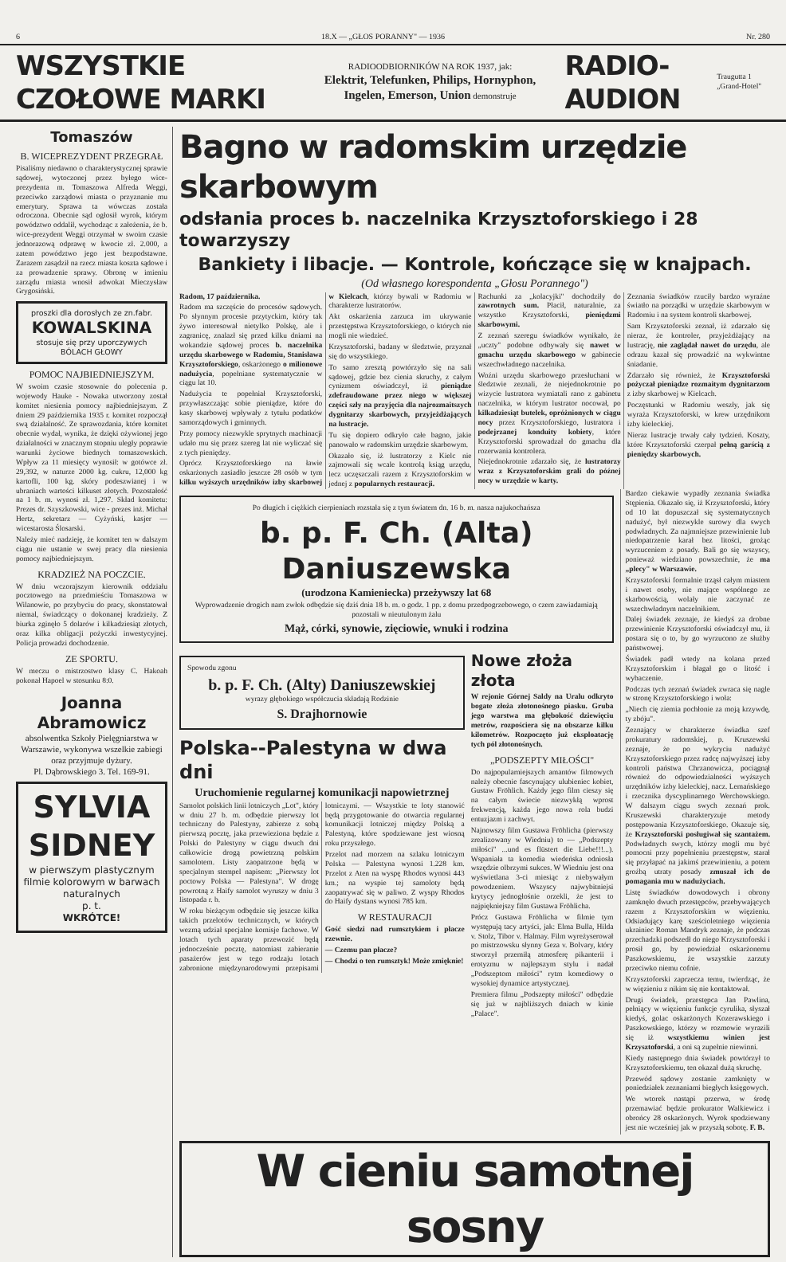6 18.X — „GŁOS PORANNY" — 1936 Nr. 280
WSZYSTKIE CZOŁOWE MARKI RADIOODBIORNIKÓW NA ROK 1937, jak:
Elektrit, Telefunken, Philips, Hornyphon, Ingelen, Emerson, Union demonstruje RADIO-AUDION Traugutta 1 „Grand-Hotel"
Tomaszów
B. WICEPREZYDENT PRZEGRAŁ
Pisaliśmy niedawno o charakterystycznej sprawie sądowej, wytoczonej przez byłego wice-prezydenta m. Tomaszowa Alfreda Weggi, przeciwko zarządowi miasta o przyznanie mu emerytury. Sprawa ta wówczas została odroczona. Obecnie sąd ogłosił wyrok, którym powództwo oddalił, wychodząc z założenia, że b. wice-prezydent Weggi otrzymał w swoim czasie jednorazową odprawę w kwocie zł. 2.000, a zatem powództwo jego jest bezpodstawne. Zarazem zasądził na rzecz miasta koszta sądowe i za prowadzenie sprawy. Obronę w imieniu zarządu miasta wnosił adwokat Mieczysław Grygosiński.
proszki dla dorosłych ze zn.fabr.
KOWALSKINA
stosuje się przy uporczywych BÓLACH GŁOWY
POMOC NAJBIEDNIEJSZYM.
W swoim czasie stosownie do polecenia p. wojewody Hauke - Nowaka utworzony został komitet niesienia pomocy najbiedniejszym. Z dniem 29 października 1935 r. komitet rozpoczął swą działalność. Ze sprawozdania, które komitet obecnie wydał, wynika, że dzięki ożywionej jego działalności w znacznym stopniu uległy poprawie warunki życiowe biednych tomaszowskich. Wpływ za 11 miesięcy wynosił: w gotówce zł. 29,392, w naturze 2000 kg. cukru, 12,000 kg kartofli, 100 kg. skóry podeszwianej i w ubraniach wartości kilkuset złotych. Pozostałość na 1 b. m. wynosi zł. 1,297. Skład komitetu: Prezes dr. Szyszkowski, wice - prezes inż. Michał Hertz, sekretarz — Cyżyński, kasjer — wicestarosta Ślosarski.
Należy mieć nadzieję, że komitet ten w dalszym ciągu nie ustanie w swej pracy dla niesienia pomocy najbiedniejszym.
KRADZIEŻ NA POCZCIE.
W dniu wczorajszym kierownik oddziału pocztowego na przedmieściu Tomaszowa w Wilanowie, po przybyciu do pracy, skonstatował niemal, świadczący o dokonanej kradzieży. Z biurka zginęło 5 dolarów i kilkadziesiąt złotych, oraz kilka obligacji pożyczki inwestycyjnej. Policja prowadzi dochodzenie.
ZE SPORTU.
W meczu o mistrzostwo klasy C. Hakoah pokonał Hapoel w stosunku 8:0.
Joanna Abramowicz
absolwentka Szkoły Pielęgniarstwa w Warszawie, wykonywa wszelkie zabiegi oraz przyjmuje dyżury.
Pl. Dąbrowskiego 3. Tel. 169-91.
SYLVIA SIDNEY
w pierwszym plastycznym filmie kolorowym w barwach naturalnych
p. t.
WKRÓTCE!
Bagno w radomskim urzędzie skarbowym
odsłania proces b. naczelnika Krzysztoforskiego i 28 towarzyszy
Bankiety i libacje. — Kontrole, kończące się w knajpach.
(Od własnego korespondenta „Głosu Porannego")
Radom, 17 października.
Radom ma szczęście do procesów sądowych. Po słynnym procesie przytyckim, który tak żywo interesował nietylko Polskę, ale i zagranicę, znalazł się przed kilku dniami na wokandzie sądowej proces b. naczelnika urzędu skarbowego w Radomiu, Stanisława Krzysztoforskiego, oskarżonego o milionowe nadużycia, popełniane systematycznie w ciągu lat 10.
Nadużycia te popełniał Krzysztoforski, przywłaszczając sobie pieniądze, które do kasy skarbowej wpływały z tytułu podatków samorządowych i gminnych.
Przy pomocy niezwykle sprytnych machinacji udało mu się przez szereg lat nie wyliczać się z tych pieniędzy.
Oprócz Krzysztoforskiego na ławie oskarżonych zasiadło jeszcze 28 osób w tym kilku wyższych urzędników izby skarbowej w Kielcach, którzy bywali w Radomiu w charakterze lustratorów.
Akt oskarżenia zarzuca im ukrywanie przestępstwa Krzysztoforskiego, o których nie mogli nie wiedzieć.
Krzysztoforski, badany w śledztwie, przyznał się do wszystkiego.
To samo zresztą powtórzyło się na sali sądowej, gdzie bez cienia skruchy, z całym cynizmem oświadczył, iż pieniądze zdefraudowane przez niego w większej części szły na przyjęcia dla najrozmaitszych dygnitarzy skarbowych, przyjeżdżających na lustracje.
Tu się dopiero odkryło całe bagno, jakie panowało w radomskim urzędzie skarbowym.
Okazało się, iż lustratorzy z Kielc nie zajmowali się wcale kontrolą ksiąg urzędu, lecz uczęszczali razem z Krzysztoforskim w jednej z popularnych restauracji.
Rachunki za „kolacyjki" dochodziły do zawrotnych sum. Płacił, naturalnie, za wszystko Krzysztoforski, pieniędzmi skarbowymi.
Z zeznań szeregu świadków wynikało, że „uczty" podobne odbywały się nawet w gmachu urzędu skarbowego w gabinecie wszechwładnego naczelnika.
Woźni urzędu skarbowego przesłuchani w śledztwie zeznali, że niejednokrotnie po wizycie lustratora wymiatali rano z gabinetu naczelnika, w którym lustrator nocował, po kilkadziesiąt butelek, opróżnionych w ciągu nocy przez Krzysztoforskiego, lustratora i podejrzanej konduity kobiety, które Krzysztoforski sprowadzał do gmachu dla rozerwania kontrolera.
Niejednokrotnie zdarzało się, że lustratorzy wraz z Krzysztoforskim grali do późnej nocy w urzędzie w karty.
Zeznania świadków rzuciły bardzo wyraźne światło na porządki w urzędzie skarbowym w Radomiu i na system kontroli skarbowej.
Sam Krzysztoforski zeznał, iż zdarzało się nieraz, że kontroler, przyjeżdżający na lustrację, nie zaglądał nawet do urzędu, ale odrazu kazał się prowadzić na wykwintne śniadanie.
Zdarzało się również, że Krzysztoforski pożyczał pieniądze rozmaitym dygnitarzom z izby skarbowej w Kielcach.
Poczęstunki w Radomiu weszły, jak się wyraża Krzysztoforski, w krew urzędnikom izby kieleckiej.
Nieraz lustracje trwały cały tydzień. Koszty, które Krzysztoforski czerpał pełną garścią z pieniędzy skarbowych.
Po długich i ciężkich cierpieniach rozstała się z tym światem dn. 16 b. m. nasza najukochańsza
b. p. F. Ch. (Alta) Daniuszewska
(urodzona Kamieniecka) przeżywszy lat 68
Wyprowadzenie drogich nam zwłok odbędzie się dziś dnia 18 b. m. o godz. 1 pp. z domu przedpogrzebowego, o czem zawiadamiają pozostali w nieutulonym żalu
Mąż, córki, synowie, zięciowie, wnuki i rodzina
Spowodu zgonu
b. p. F. Ch. (Alty) Daniuszewskiej
wyrazy głębokiego współczucia składają Rodzinie
S. Drajhornowie
Polska--Palestyna w dwa dni
Uruchomienie regularnej komunikacji napowietrznej
Samolot polskich linii lotniczych „Lot", który w dniu 27 b. m. odbędzie pierwszy lot techniczny do Palestyny, zabierze z sobą pierwszą pocztę, jaka przewieziona będzie z Polski do Palestyny w ciągu dwuch dni całkowicie drogą powietrzną polskim samolotem. Listy zaopatrzone będą w specjalnym stempel napisem: „Pierwszy lot poctowy Polska — Palestyna". W drogę powrotną z Haify samolot wyruszy w dniu 3 listopada r. b.
W roku bieżącym odbędzie się jeszcze kilka takich przelotów technicznych, w których wezmą udział specjalne komisje fachowe. W lotach tych aparaty przewozić będą jednocześnie pocztę, natomiast zabieranie pasażerów jest w tego rodzaju lotach zabronione międzynarodowymi przepisami lotniczymi. — Wszystkie te loty stanowić będą przygotowanie do otwarcia regularnej komunikacji lotniczej między Polską a Palestyną, które spodziewane jest wiosną roku przyszłego.
Przelot nad morzem na szlaku lotniczym Polska — Palestyna wynosi 1.228 km. Przelot z Aten na wyspę Rhodos wynosi 443 km.; na wyspie tej samoloty będą zaopatrywać się w paliwo. Z wyspy Rhodos do Haify dystans wynosi 785 km.
W RESTAURACJI
Gość siedzi nad rumsztykiem i płacze rzewnie.
— Czemu pan płacze?
— Chodzi o ten rumsztyk! Może zmięknie!
Nowe złoża złota
W rejonie Górnej Saldy na Uralu odkryto bogate złoża złotonośnego piasku. Gruba jego warstwa ma głębokość dziewięciu metrów, rozpościera się na obszarze kilku kilometrów. Rozpoczęto już eksploatację tych pól złotonośnych.
„PODSZEPTY MIŁOŚCI"
Do najpopularniejszych amantów filmowych należy obecnie fascynujący ulubieniec kobiet, Gustaw Fröhlich. Każdy jego film cieszy się na całym świecie niezwykłą wprost frekwencją, każda jego nowa rola budzi entuzjazm i zachwyt.
Najnowszy film Gustawa Fröhlicha (pierwszy zrealizowany w Wiedniu) to — „Podszepty miłości" ...und es flüstert die Liebe!!!...). Wspaniała ta komedia wiedeńska odniosła wszędzie olbrzymi sukces. W Wiedniu jest ona wyświetlana 3-ci miesiąc z niebywałym powodzeniem. Wszyscy najwybitniejsi krytycy jednogłośnie orzekli, że jest to najpiękniejszy film Gustawa Fröhlicha.
Prócz Gustawa Fröhlicha w filmie tym występują tacy artyści, jak: Elma Bulla, Hilda v. Stolz, Tibor v. Halmay. Film wyreżyserował po mistrzowsku słynny Geza v. Bolvary, który stworzył przemiłą atmosferę pikanterii i erotyzmu w najlepszym stylu i nadał „Podszeptom miłości" rytm komediowy o wysokiej dynamice artystycznej.
Premiera filmu „Podszepty miłości" odbędzie się już w najbliższych dniach w kinie „Palace".
Bardzo ciekawie wypadły zeznania świadka Stępienia. Okazało się, iż Krzysztoforski, który od 10 lat dopuszczał się systematycznych nadużyć, był niezwykle surowy dla swych podwładnych. Za najmniejsze przewinienie lub niedopatrzenie karał bez litości, grożąc wyrzuceniem z posady. Bali go się wszyscy, ponieważ wiedziano powszechnie, że ma „plecy" w Warszawie.
Krzysztoforski formalnie trząsł całym miastem i nawet osoby, nie mające wspólnego ze skarbowością, wolały nie zaczynać ze wszechwładnym naczelnikiem.
Dalej świadek zeznaje, że kiedyś za drobne przewinienie Krzysztoforski oświadczył mu, iż postara się o to, by go wyrzucono ze służby państwowej.
Świadek padł wtedy na kolana przed Krzysztoforskim i błagał go o litość i wybaczenie.
Podczas tych zeznań świadek zwraca się nagle w stronę Krzysztoforskiego i woła:
„Niech cię ziemia pochłonie za moją krzywdę, ty zbóju".
Zeznający w charakterze świadka szef prokuratury radomskiej, p. Kruszewski zeznaje, że po wykryciu nadużyć Krzysztoforskiego przez radcę najwyższej izby kontroli państwa Chrzanowicza, pociągnął również do odpowiedzialności wyższych urzędników izby kieleckiej, nacz. Lemańskiego i rzecznika dyscyplinarnego Werchowskiego. W dalszym ciągu swych zeznań prok. Kruszewski charakteryzuje metody postępowania Krzysztoforskiego. Okazuje się, że Krzysztoforski posługiwał się szantażem. Podwładnych swych, którzy mogli mu być pomocni przy popełnieniu przestępstw, starał się przyłapać na jakimś przewinieniu, a potem groźbą utraty posady zmuszał ich do pomagania mu w nadużyciach.
Listę świadków dowodowych i obrony zamknęło dwuch przestępców, przebywających razem z Krzysztoforskim w więzieniu. Odsiadujący karę sześcioletniego więzienia ukrainiec Roman Mandryk zeznaje, że podczas przechadzki podszedł do niego Krzysztoforski i prosił go, by powiedział oskarżonemu Paszkowskiemu, że wszystkie zarzuty przeciwko niemu cofnie.
Krzysztoforski zaprzecza temu, twierdząc, że w więzieniu z nikim się nie kontaktował.
Drugi świadek, przestępca Jan Pawlina, pełniący w więzieniu funkcje cyrulika, słyszał kiedyś, golac oskarżonych Kozerawskiego i Paszkowskiego, którzy w rozmowie wyrazili się iż wszystkiemu winien jest Krzysztoforski, a oni są zupełnie niewinni.
Kiedy następnego dnia świadek powtórzył to Krzysztoforskiemu, ten okazał dużą skruchę.
Przewód sądowy zostanie zamknięty w poniedziałek zeznaniami biegłych księgowych.
We wtorek nastąpi przerwa, w środę przemawiać będzie prokurator Walkiewicz i obrońcy 28 oskarżonych. Wyrok spodziewany jest nie wcześniej jak w przyszłą sobotę. F. B.
W cieniu samotnej sosny